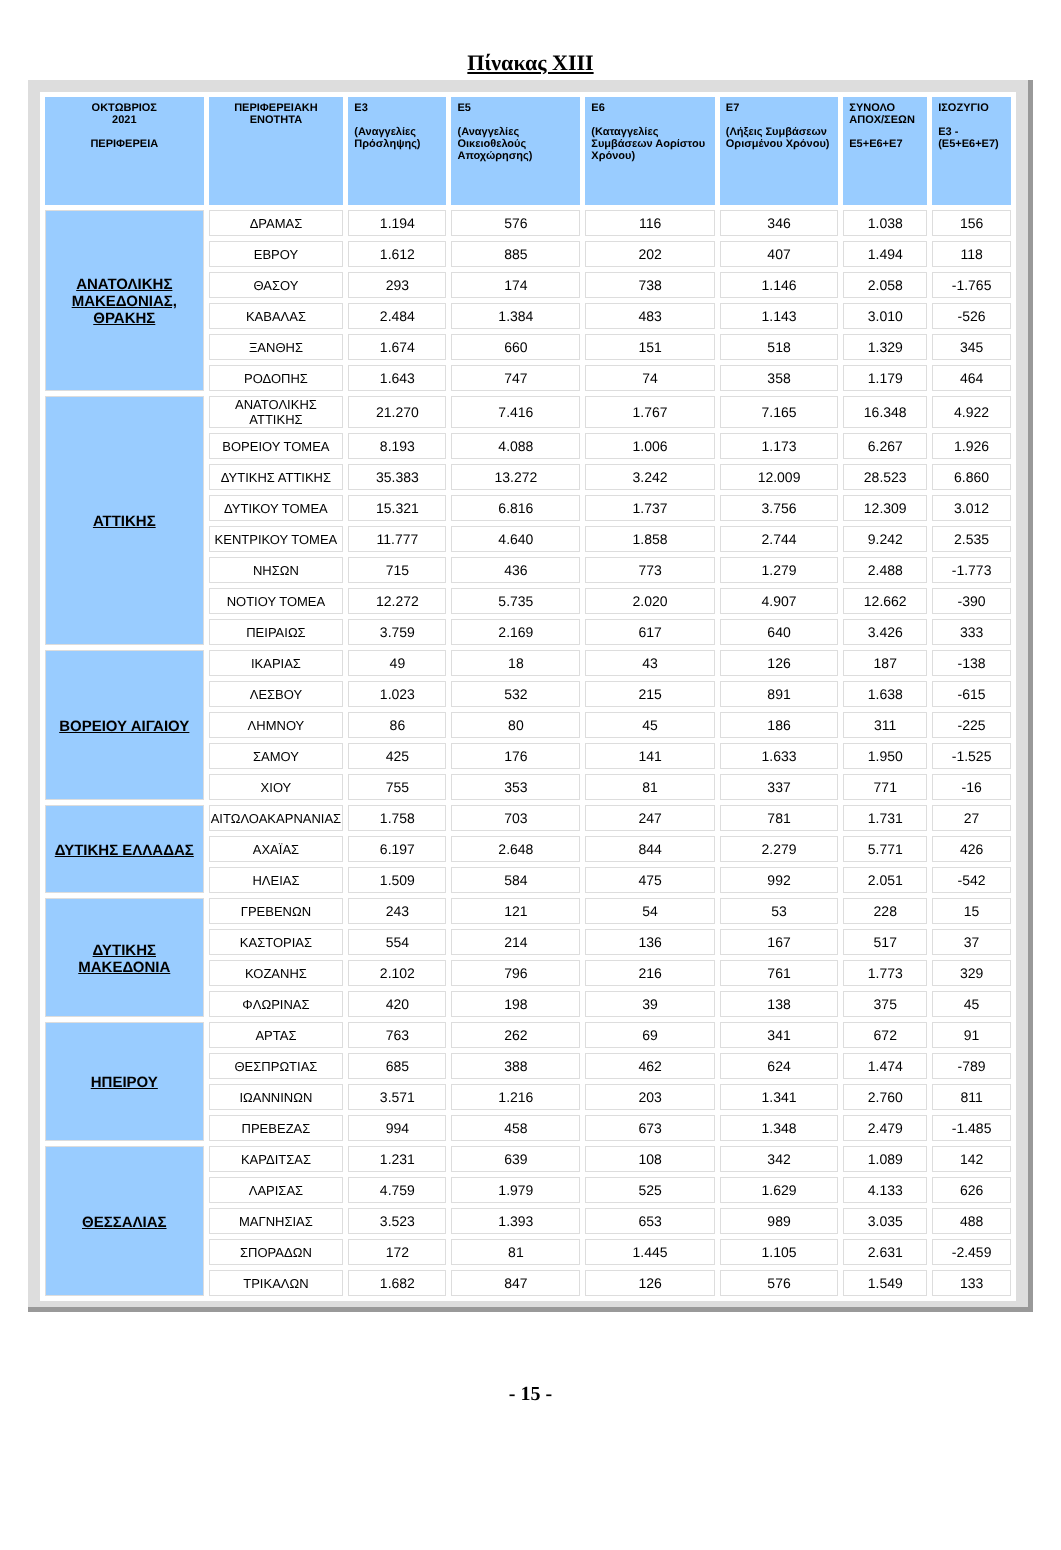Πίνακας XIII
| ΟΚΤΩΒΡΙΟΣ 2021 ΠΕΡΙΦΕΡΕΙΑ | ΠΕΡΙΦΕΡΕΙΑΚΗ ΕΝΟΤΗΤΑ | E3 (Αναγγελίες Πρόσληψης) | E5 (Αναγγελίες Οικειοθελούς Αποχώρησης) | E6 (Καταγγελίες Συμβάσεων Αορίστου Χρόνου) | E7 (Λήξεις Συμβάσεων Ορισμένου Χρόνου) | ΣΥΝΟΛΟ ΑΠΟΧ/ΣΕΩΝ E5+E6+E7 | ΙΣΟΖΥΓΙΟ E3 -(E5+E6+E7) |
| --- | --- | --- | --- | --- | --- | --- | --- |
| ΑΝΑΤΟΛΙΚΗΣ ΜΑΚΕΔΟΝΙΑΣ, ΘΡΑΚΗΣ | ΔΡΑΜΑΣ | 1.194 | 576 | 116 | 346 | 1.038 | 156 |
| | ΕΒΡΟΥ | 1.612 | 885 | 202 | 407 | 1.494 | 118 |
| | ΘΑΣΟΥ | 293 | 174 | 738 | 1.146 | 2.058 | -1.765 |
| | ΚΑΒΑΛΑΣ | 2.484 | 1.384 | 483 | 1.143 | 3.010 | -526 |
| | ΞΑΝΘΗΣ | 1.674 | 660 | 151 | 518 | 1.329 | 345 |
| | ΡΟΔΟΠΗΣ | 1.643 | 747 | 74 | 358 | 1.179 | 464 |
| ΑΤΤΙΚΗΣ | ΑΝΑΤΟΛΙΚΗΣ ΑΤΤΙΚΗΣ | 21.270 | 7.416 | 1.767 | 7.165 | 16.348 | 4.922 |
| | ΒΟΡΕΙΟΥ ΤΟΜΕΑ | 8.193 | 4.088 | 1.006 | 1.173 | 6.267 | 1.926 |
| | ΔΥΤΙΚΗΣ ΑΤΤΙΚΗΣ | 35.383 | 13.272 | 3.242 | 12.009 | 28.523 | 6.860 |
| | ΔΥΤΙΚΟΥ ΤΟΜΕΑ | 15.321 | 6.816 | 1.737 | 3.756 | 12.309 | 3.012 |
| | ΚΕΝΤΡΙΚΟΥ ΤΟΜΕΑ | 11.777 | 4.640 | 1.858 | 2.744 | 9.242 | 2.535 |
| | ΝΗΣΩΝ | 715 | 436 | 773 | 1.279 | 2.488 | -1.773 |
| | ΝΟΤΙΟΥ ΤΟΜΕΑ | 12.272 | 5.735 | 2.020 | 4.907 | 12.662 | -390 |
| | ΠΕΙΡΑΙΩΣ | 3.759 | 2.169 | 617 | 640 | 3.426 | 333 |
| ΒΟΡΕΙΟΥ ΑΙΓΑΙΟΥ | ΙΚΑΡΙΑΣ | 49 | 18 | 43 | 126 | 187 | -138 |
| | ΛΕΣΒΟΥ | 1.023 | 532 | 215 | 891 | 1.638 | -615 |
| | ΛΗΜΝΟΥ | 86 | 80 | 45 | 186 | 311 | -225 |
| | ΣΑΜΟΥ | 425 | 176 | 141 | 1.633 | 1.950 | -1.525 |
| | ΧΙΟΥ | 755 | 353 | 81 | 337 | 771 | -16 |
| ΔΥΤΙΚΗΣ ΕΛΛΑΔΑΣ | ΑΙΤΩΛΟΑΚΑΡΝΑΝΙΑΣ | 1.758 | 703 | 247 | 781 | 1.731 | 27 |
| | ΑΧΑΪΑΣ | 6.197 | 2.648 | 844 | 2.279 | 5.771 | 426 |
| | ΗΛΕΙΑΣ | 1.509 | 584 | 475 | 992 | 2.051 | -542 |
| ΔΥΤΙΚΗΣ ΜΑΚΕΔΟΝΙΑ | ΓΡΕΒΕΝΩΝ | 243 | 121 | 54 | 53 | 228 | 15 |
| | ΚΑΣΤΟΡΙΑΣ | 554 | 214 | 136 | 167 | 517 | 37 |
| | ΚΟΖΑΝΗΣ | 2.102 | 796 | 216 | 761 | 1.773 | 329 |
| | ΦΛΩΡΙΝΑΣ | 420 | 198 | 39 | 138 | 375 | 45 |
| ΗΠΕΙΡΟΥ | ΑΡΤΑΣ | 763 | 262 | 69 | 341 | 672 | 91 |
| | ΘΕΣΠΡΩΤΙΑΣ | 685 | 388 | 462 | 624 | 1.474 | -789 |
| | ΙΩΑΝΝΙΝΩΝ | 3.571 | 1.216 | 203 | 1.341 | 2.760 | 811 |
| | ΠΡΕΒΕΖΑΣ | 994 | 458 | 673 | 1.348 | 2.479 | -1.485 |
| ΘΕΣΣΑΛΙΑΣ | ΚΑΡΔΙΤΣΑΣ | 1.231 | 639 | 108 | 342 | 1.089 | 142 |
| | ΛΑΡΙΣΑΣ | 4.759 | 1.979 | 525 | 1.629 | 4.133 | 626 |
| | ΜΑΓΝΗΣΙΑΣ | 3.523 | 1.393 | 653 | 989 | 3.035 | 488 |
| | ΣΠΟΡΑΔΩΝ | 172 | 81 | 1.445 | 1.105 | 2.631 | -2.459 |
| | ΤΡΙΚΑΛΩΝ | 1.682 | 847 | 126 | 576 | 1.549 | 133 |
- 15 -